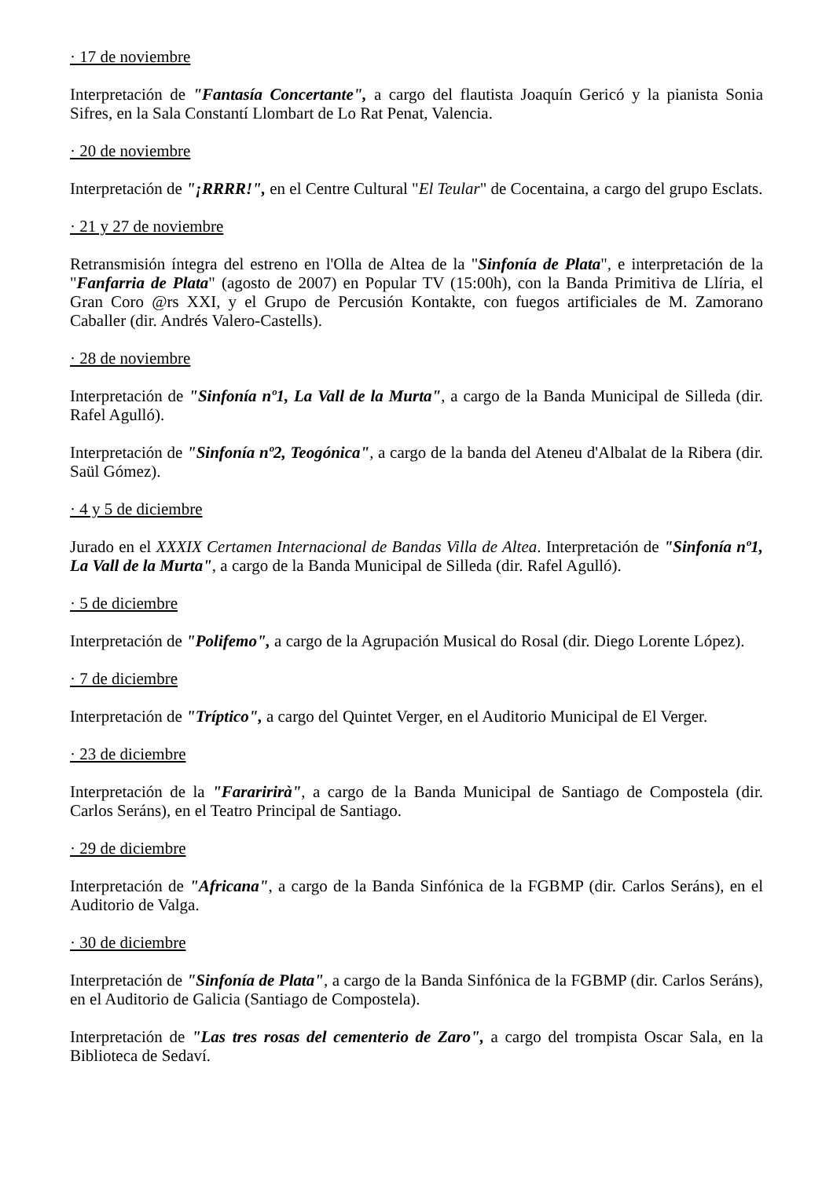· 17 de noviembre
Interpretación de "Fantasía Concertante", a cargo del flautista Joaquín Gericó y la pianista Sonia Sifres, en la Sala Constantí Llombart de Lo Rat Penat, Valencia.
· 20 de noviembre
Interpretación de "¡RRRR!", en el Centre Cultural "El Teular" de Cocentaina, a cargo del grupo Esclats.
· 21 y 27 de noviembre
Retransmisión íntegra del estreno en l'Olla de Altea de la "Sinfonía de Plata", e interpretación de la "Fanfarria de Plata" (agosto de 2007) en Popular TV (15:00h), con la Banda Primitiva de Llíria, el Gran Coro @rs XXI, y el Grupo de Percusión Kontakte, con fuegos artificiales de M. Zamorano Caballer (dir. Andrés Valero-Castells).
· 28 de noviembre
Interpretación de "Sinfonía nº1, La Vall de la Murta", a cargo de la Banda Municipal de Silleda (dir. Rafel Agulló).
Interpretación de "Sinfonía nº2, Teogónica", a cargo de la banda del Ateneu d'Albalat de la Ribera (dir. Saül Gómez).
· 4 y 5 de diciembre
Jurado en el XXXIX Certamen Internacional de Bandas Villa de Altea. Interpretación de "Sinfonía nº1, La Vall de la Murta", a cargo de la Banda Municipal de Silleda (dir. Rafel Agulló).
· 5 de diciembre
Interpretación de "Polifemo", a cargo de la Agrupación Musical do Rosal (dir. Diego Lorente López).
· 7 de diciembre
Interpretación de "Tríptico", a cargo del Quintet Verger, en el Auditorio Municipal de El Verger.
· 23 de diciembre
Interpretación de la "Fararirirà", a cargo de la Banda Municipal de Santiago de Compostela (dir. Carlos Seráns), en el Teatro Principal de Santiago.
· 29 de diciembre
Interpretación de "Africana", a cargo de la Banda Sinfónica de la FGBMP (dir. Carlos Seráns), en el Auditorio de Valga.
· 30 de diciembre
Interpretación de "Sinfonía de Plata", a cargo de la Banda Sinfónica de la FGBMP (dir. Carlos Seráns), en el Auditorio de Galicia (Santiago de Compostela).
Interpretación de "Las tres rosas del cementerio de Zaro", a cargo del trompista Oscar Sala, en la Biblioteca de Sedaví.